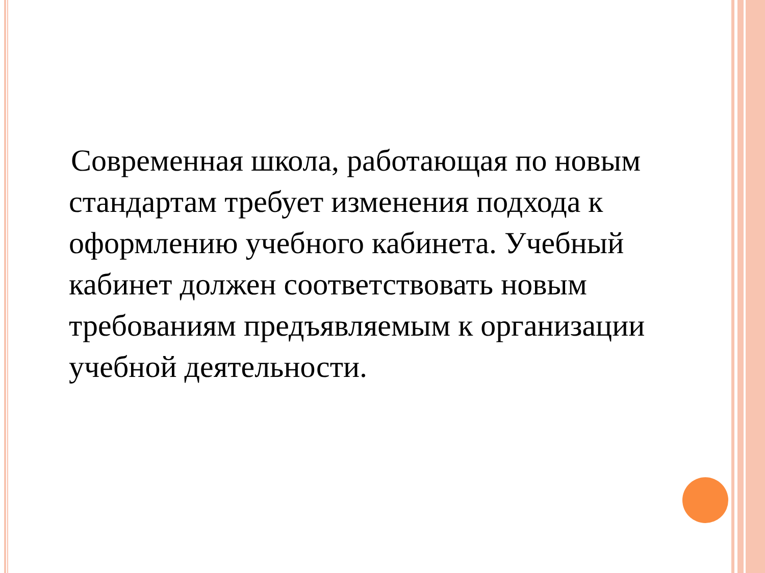Современная школа, работающая по новым стандартам требует изменения подхода к оформлению учебного кабинета. Учебный кабинет должен соответствовать новым требованиям предъявляемым к организации учебной деятельности.